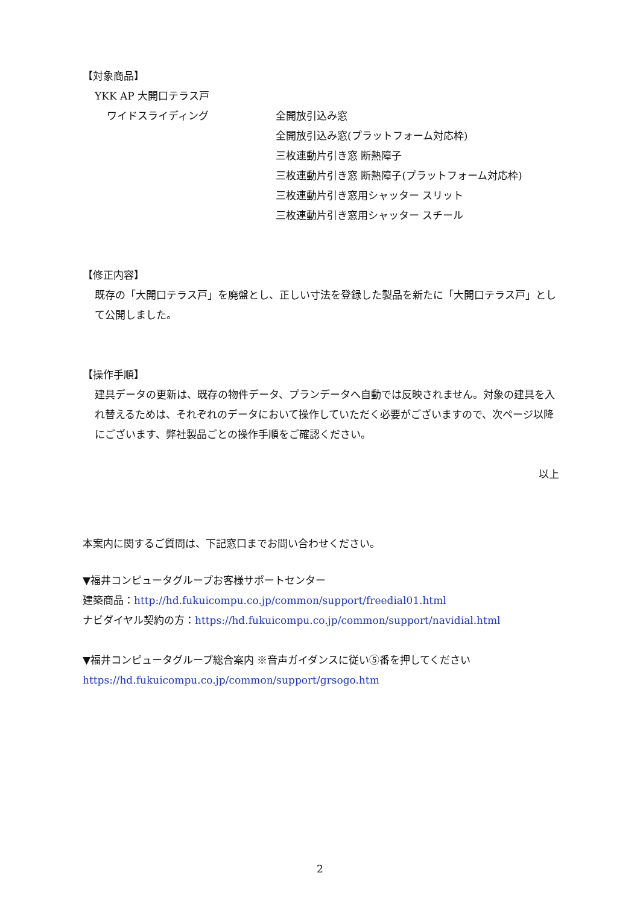【対象商品】
YKK AP 大開口テラス戸
ワイドスライディング 全開放引込み窓
全開放引込み窓(プラットフォーム対応枠)
三枚連動片引き窓 断熱障子
三枚連動片引き窓 断熱障子(プラットフォーム対応枠)
三枚連動片引き窓用シャッター スリット
三枚連動片引き窓用シャッター スチール
【修正内容】
既存の「大開口テラス戸」を廃盤とし、正しい寸法を登録した製品を新たに「大開口テラス戸」として公開しました。
【操作手順】
建具データの更新は、既存の物件データ、プランデータへ自動では反映されません。対象の建具を入れ替えるためは、それぞれのデータにおいて操作していただく必要がございますので、次ページ以降にございます、弊社製品ごとの操作手順をご確認ください。
以上
本案内に関するご質問は、下記窓口までお問い合わせください。
▼福井コンピュータグループお客様サポートセンター
建築商品：http://hd.fukuicompu.co.jp/common/support/freedial01.html
ナビダイヤル契約の方：https://hd.fukuicompu.co.jp/common/support/navidial.html
▼福井コンピュータグループ総合案内 ※音声ガイダンスに従い⑤番を押してください
https://hd.fukuicompu.co.jp/common/support/grsogo.htm
2